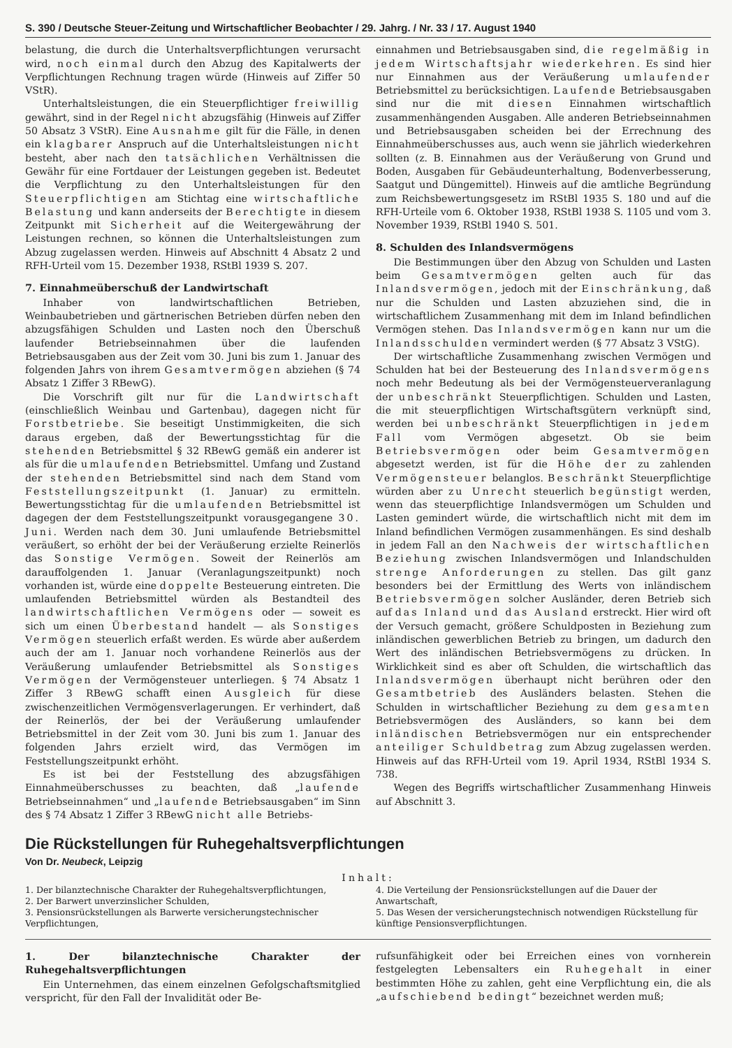S. 390 / Deutsche Steuer-Zeitung und Wirtschaftlicher Beobachter / 29. Jahrg. / Nr. 33 / 17. August 1940
belastung, die durch die Unterhaltsverpflichtungen verursacht wird, noch einmal durch den Abzug des Kapitalwerts der Verpflichtungen Rechnung tragen würde (Hinweis auf Ziffer 50 VStR).
Unterhaltsleistungen, die ein Steuerpflichtiger freiwillig gewährt, sind in der Regel nicht abzugsfähig (Hinweis auf Ziffer 50 Absatz 3 VStR). Eine Ausnahme gilt für die Fälle, in denen ein klagbarer Anspruch auf die Unterhaltsleistungen nicht besteht, aber nach den tatsächlichen Verhältnissen die Gewähr für eine Fortdauer der Leistungen gegeben ist. Bedeutet die Verpflichtung zu den Unterhaltsleistungen für den Steuerpflichtigen am Stichtag eine wirtschaftliche Belastung und kann anderseits der Berechtigte in diesem Zeitpunkt mit Sicherheit auf die Weitergewährung der Leistungen rechnen, so können die Unterhaltsleistungen zum Abzug zugelassen werden. Hinweis auf Abschnitt 4 Absatz 2 und RFH-Urteil vom 15. Dezember 1938, RStBl 1939 S. 207.
7. Einnahmeüberschuß der Landwirtschaft
Inhaber von landwirtschaftlichen Betrieben, Weinbaubetrieben und gärtnerischen Betrieben dürfen neben den abzugsfähigen Schulden und Lasten noch den Überschuß laufender Betriebseinnahmen über die laufenden Betriebsausgaben aus der Zeit vom 30. Juni bis zum 1. Januar des folgenden Jahrs von ihrem Gesamtvermögen abziehen (§ 74 Absatz 1 Ziffer 3 RBewG).
Die Vorschrift gilt nur für die Landwirtschaft (einschließlich Weinbau und Gartenbau), dagegen nicht für Forstbetriebe. Sie beseitigt Unstimmigkeiten, die sich daraus ergeben, daß der Bewertungsstichtag für die stehenden Betriebsmittel § 32 RBewG gemäß ein anderer ist als für die umlaufenden Betriebsmittel. Umfang und Zustand der stehenden Betriebsmittel sind nach dem Stand vom Feststellungszeitpunkt (1. Januar) zu ermitteln. Bewertungsstichtag für die umlaufenden Betriebsmittel ist dagegen der dem Feststellungszeitpunkt vorausgegangene 30. Juni. Werden nach dem 30. Juni umlaufende Betriebsmittel veräußert, so erhöht der bei der Veräußerung erzielte Reinerlös das Sonstige Vermögen. Soweit der Reinerlös am darauffolgenden 1. Januar (Veranlagungszeitpunkt) noch vorhanden ist, würde eine doppelte Besteuerung eintreten. Die umlaufenden Betriebsmittel würden als Bestandteil des landwirtschaftlichen Vermögens oder — soweit es sich um einen Überbestand handelt — als Sonstiges Vermögen steuerlich erfaßt werden. Es würde aber außerdem auch der am 1. Januar noch vorhandene Reinerlös aus der Veräußerung umlaufender Betriebsmittel als Sonstiges Vermögen der Vermögensteuer unterliegen. § 74 Absatz 1 Ziffer 3 RBewG schafft einen Ausgleich für diese zwischenzeitlichen Vermögensverlagerungen. Er verhindert, daß der Reinerlös, der bei der Veräußerung umlaufender Betriebsmittel in der Zeit vom 30. Juni bis zum 1. Januar des folgenden Jahrs erzielt wird, das Vermögen im Feststellungszeitpunkt erhöht.
Es ist bei der Feststellung des abzugsfähigen Einnahmeüberschusses zu beachten, daß „laufende Betriebseinnahmen“ und „laufende Betriebsausgaben“ im Sinn des § 74 Absatz 1 Ziffer 3 RBewG nicht alle Betriebs-
einnahmen und Betriebsausgaben sind, die regelmäßig in jedem Wirtschaftsjahr wiederkehren. Es sind hier nur Einnahmen aus der Veräußerung umlaufender Betriebsmittel zu berücksichtigen. Laufende Betriebsausgaben sind nur die mit diesen Einnahmen wirtschaftlich zusammenhängenden Ausgaben. Alle anderen Betriebseinnahmen und Betriebsausgaben scheiden bei der Errechnung des Einnahmeüberschusses aus, auch wenn sie jährlich wiederkehren sollten (z. B. Einnahmen aus der Veräußerung von Grund und Boden, Ausgaben für Gebäudeunterhaltung, Bodenverbesserung, Saatgut und Düngemittel). Hinweis auf die amtliche Begründung zum Reichsbewertungsgesetz im RStBl 1935 S. 180 und auf die RFH-Urteile vom 6. Oktober 1938, RStBl 1938 S. 1105 und vom 3. November 1939, RStBl 1940 S. 501.
8. Schulden des Inlandsvermögens
Die Bestimmungen über den Abzug von Schulden und Lasten beim Gesamtvermögen gelten auch für das Inlandsvermögen, jedoch mit der Einschränkung, daß nur die Schulden und Lasten abzuziehen sind, die in wirtschaftlichem Zusammenhang mit dem im Inland befindlichen Vermögen stehen. Das Inlandsvermögen kann nur um die Inlandsschulden vermindert werden (§ 77 Absatz 3 VStG).
Der wirtschaftliche Zusammenhang zwischen Vermögen und Schulden hat bei der Besteuerung des Inlandsvermögens noch mehr Bedeutung als bei der Vermögensteuerveranlagung der unbeschränkt Steuerpflichtigen. Schulden und Lasten, die mit steuerpflichtigen Wirtschaftsgütern verknüpft sind, werden bei unbeschränkt Steuerpflichtigen in jedem Fall vom Vermögen abgesetzt. Ob sie beim Betriebsvermögen oder beim Gesamtvermögen abgesetzt werden, ist für die Höhe der zu zahlenden Vermögensteuer belanglos. Beschränkt Steuerpflichtige würden aber zu Unrecht steuerlich begünstigt werden, wenn das steuerpflichtige Inlandsvermögen um Schulden und Lasten gemindert würde, die wirtschaftlich nicht mit dem im Inland befindlichen Vermögen zusammenhängen. Es sind deshalb in jedem Fall an den Nachweis der wirtschaftlichen Beziehung zwischen Inlandsvermögen und Inlandschulden strenge Anforderungen zu stellen. Das gilt ganz besonders bei der Ermittlung des Werts von inländischem Betriebsvermögen solcher Ausländer, deren Betrieb sich auf das Inland und das Ausland erstreckt. Hier wird oft der Versuch gemacht, größere Schuldposten in Beziehung zum inländischen gewerblichen Betrieb zu bringen, um dadurch den Wert des inländischen Betriebsvermögens zu drücken. In Wirklichkeit sind es aber oft Schulden, die wirtschaftlich das Inlandsvermögen überhaupt nicht berühren oder den Gesamtbetrieb des Ausländers belasten. Stehen die Schulden in wirtschaftlicher Beziehung zu dem gesamten Betriebsvermögen des Ausländers, so kann bei dem inländischen Betriebsvermögen nur ein entsprechender anteiliger Schuldbetrag zum Abzug zugelassen werden. Hinweis auf das RFH-Urteil vom 19. April 1934, RStBl 1934 S. 738.
Wegen des Begriffs wirtschaftlicher Zusammenhang Hinweis auf Abschnitt 3.
Die Rückstellungen für Ruhegehaltsverpflichtungen
Von Dr. Neubeck, Leipzig
Inhalt:
1. Der bilanztechnische Charakter der Ruhegehaltsverpflichtungen,
2. Der Barwert unverzinslicher Schulden,
3. Pensionsrückstellungen als Barwerte versicherungstechnischer Verpflichtungen,
4. Die Verteilung der Pensionsrückstellungen auf die Dauer der Anwartschaft,
5. Das Wesen der versicherungstechnisch notwendigen Rückstellung für künftige Pensionsverpflichtungen.
1. Der bilanztechnische Charakter der Ruhegehaltsverpflichtungen
Ein Unternehmen, das einem einzelnen Gefolgschaftsmitglied verspricht, für den Fall der Invalidität oder Be-
rufsunfähigkeit oder bei Erreichen eines von vornherein festgelegten Lebensalters ein Ruhegehalt in einer bestimmten Höhe zu zahlen, geht eine Verpflichtung ein, die als „aufschiebend bedingt“ bezeichnet werden muß;